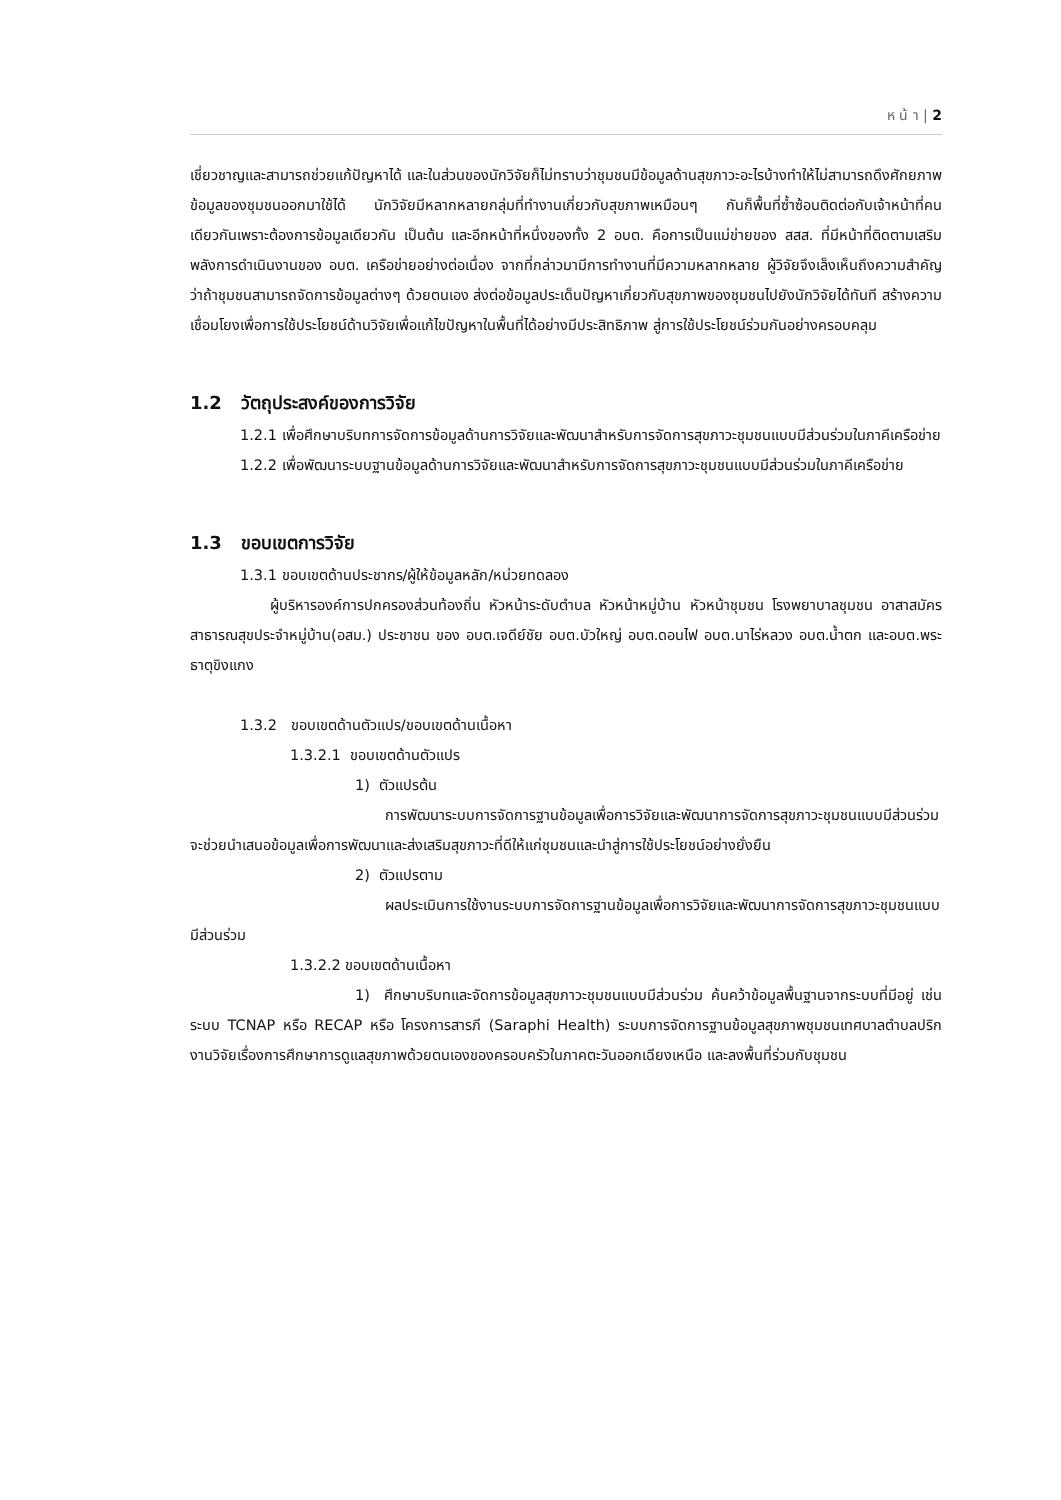ห น้ า | 2
เชี่ยวชาญและสามารถช่วยแก้ปัญหาได้ และในส่วนของนักวิจัยก็ไม่ทราบว่าชุมชนมีข้อมูลด้านสุขภาวะอะไรบ้างทำให้ไม่สามารถดึงศักยภาพข้อมูลของชุมชนออกมาใช้ได้ นักวิจัยมีหลากหลายกลุ่มที่ทำงานเกี่ยวกับสุขภาพเหมือนๆ กันก็พื้นที่ซ้ำซ้อนติดต่อกับเจ้าหน้าที่คนเดียวกันเพราะต้องการข้อมูลเดียวกัน เป็นต้น และอีกหน้าที่หนึ่งของทั้ง 2 อบต. คือการเป็นแม่ข่ายของ สสส. ที่มีหน้าที่ติดตามเสริมพลังการดำเนินงานของ อบต. เครือข่ายอย่างต่อเนื่อง จากที่กล่าวมามีการทำงานที่มีความหลากหลาย ผู้วิจัยจึงเล็งเห็นถึงความสำคัญว่าถ้าชุมชนสามารถจัดการข้อมูลต่างๆ ด้วยตนเอง ส่งต่อข้อมูลประเด็นปัญหาเกี่ยวกับสุขภาพของชุมชนไปยังนักวิจัยได้ทันที สร้างความเชื่อมโยงเพื่อการใช้ประโยชน์ด้านวิจัยเพื่อแก้ไขปัญหาในพื้นที่ได้อย่างมีประสิทธิภาพ สู่การใช้ประโยชน์ร่วมกันอย่างครอบคลุม
1.2 วัตถุประสงค์ของการวิจัย
1.2.1 เพื่อศึกษาบริบทการจัดการข้อมูลด้านการวิจัยและพัฒนาสำหรับการจัดการสุขภาวะชุมชนแบบมีส่วนร่วมในภาคีเครือข่าย
1.2.2 เพื่อพัฒนาระบบฐานข้อมูลด้านการวิจัยและพัฒนาสำหรับการจัดการสุขภาวะชุมชนแบบมีส่วนร่วมในภาคีเครือข่าย
1.3 ขอบเขตการวิจัย
1.3.1 ขอบเขตด้านประชากร/ผู้ให้ข้อมูลหลัก/หน่วยทดลอง
ผู้บริหารองค์การปกครองส่วนท้องถิ่น หัวหน้าระดับตำบล หัวหน้าหมู่บ้าน หัวหน้าชุมชน โรงพยาบาลชุมชน อาสาสมัครสาธารณสุขประจำหมู่บ้าน(อสม.) ประชาชน ของ อบต.เจดีย์ชัย อบต.บัวใหญ่ อบต.ดอนไฟ อบต.นาไร่หลวง อบต.น้ำตก และอบต.พระธาตุขิงแกง
1.3.2 ขอบเขตด้านตัวแปร/ขอบเขตด้านเนื้อหา
1.3.2.1 ขอบเขตด้านตัวแปร
1) ตัวแปรต้น
การพัฒนาระบบการจัดการฐานข้อมูลเพื่อการวิจัยและพัฒนาการจัดการสุขภาวะชุมชนแบบมีส่วนร่วม จะช่วยนำเสนอข้อมูลเพื่อการพัฒนาและส่งเสริมสุขภาวะที่ดีให้แก่ชุมชนและนำสู่การใช้ประโยชน์อย่างยั่งยืน
2) ตัวแปรตาม
ผลประเมินการใช้งานระบบการจัดการฐานข้อมูลเพื่อการวิจัยและพัฒนาการจัดการสุขภาวะชุมชนแบบมีส่วนร่วม
1.3.2.2 ขอบเขตด้านเนื้อหา
1) ศึกษาบริบทและจัดการข้อมูลสุขภาวะชุมชนแบบมีส่วนร่วม ค้นคว้าข้อมูลพื้นฐานจากระบบที่มีอยู่ เช่น ระบบ TCNAP หรือ RECAP หรือ โครงการสารภี (Saraphi Health) ระบบการจัดการฐานข้อมูลสุขภาพชุมชนเทศบาลตำบลปริก งานวิจัยเรื่องการศึกษาการดูแลสุขภาพด้วยตนเองของครอบครัวในภาคตะวันออกเฉียงเหนือ และลงพื้นที่ร่วมกับชุมชน